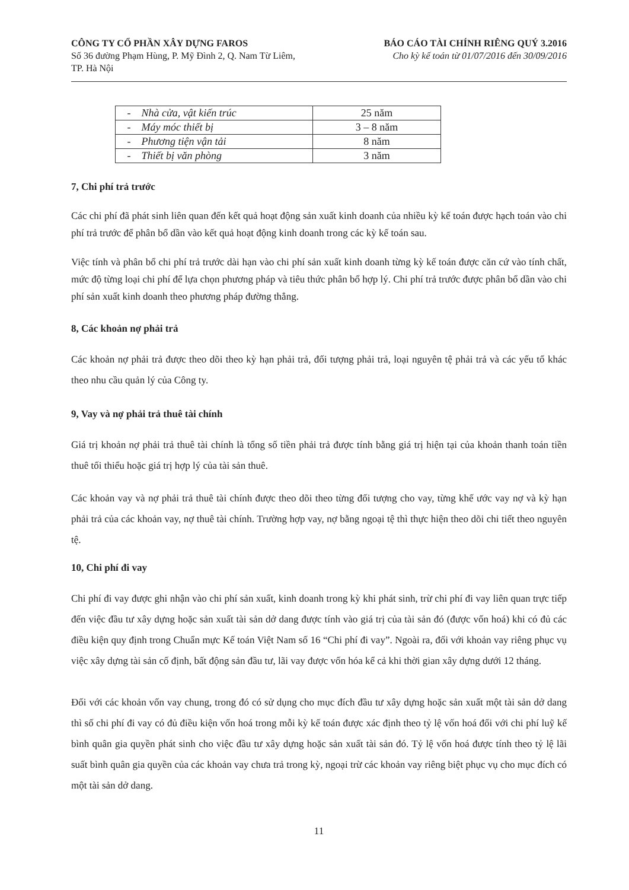CÔNG TY CỔ PHẦN XÂY DỰNG FAROS
Số 36 đường Phạm Hùng, P. Mỹ Đình 2, Q. Nam Từ Liêm,
TP. Hà Nội
BÁO CÁO TÀI CHÍNH RIÊNG QUÝ 3.2016
Cho kỳ kế toán từ 01/07/2016 đến 30/09/2016
| - Nhà cửa, vật kiến trúc | 25 năm |
| - Máy móc thiết bị | 3 – 8 năm |
| - Phương tiện vận tải | 8 năm |
| - Thiết bị văn phòng | 3 năm |
7, Chi phí trả trước
Các chi phí đã phát sinh liên quan đến kết quả hoạt động sản xuất kinh doanh của nhiều kỳ kế toán được hạch toán vào chi phí trả trước để phân bổ dần vào kết quả hoạt động kinh doanh trong các kỳ kế toán sau.
Việc tính và phân bổ chi phí trả trước dài hạn vào chi phí sản xuất kinh doanh từng kỳ kế toán được căn cứ vào tính chất, mức độ từng loại chi phí để lựa chọn phương pháp và tiêu thức phân bổ hợp lý. Chi phí trả trước được phân bổ dần vào chi phí sản xuất kinh doanh theo phương pháp đường thẳng.
8, Các khoản nợ phải trả
Các khoản nợ phải trả được theo dõi theo kỳ hạn phải trả, đối tượng phải trả, loại nguyên tệ phải trả và các yếu tố khác theo nhu cầu quản lý của Công ty.
9, Vay và nợ phải trả thuê tài chính
Giá trị khoản nợ phải trả thuê tài chính là tổng số tiền phải trả được tính bằng giá trị hiện tại của khoản thanh toán tiền thuê tối thiểu hoặc giá trị hợp lý của tài sản thuê.
Các khoản vay và nợ phải trả thuê tài chính được theo dõi theo từng đối tượng cho vay, từng khế ước vay nợ và kỳ hạn phải trả của các khoản vay, nợ thuê tài chính. Trường hợp vay, nợ bằng ngoại tệ thì thực hiện theo dõi chi tiết theo nguyên tệ.
10, Chi phí đi vay
Chi phí đi vay được ghi nhận vào chi phí sản xuất, kinh doanh trong kỳ khi phát sinh, trừ chi phí đi vay liên quan trực tiếp đến việc đầu tư xây dựng hoặc sản xuất tài sản dở dang được tính vào giá trị của tài sản đó (được vốn hoá) khi có đủ các điều kiện quy định trong Chuẩn mực Kế toán Việt Nam số 16 “Chi phí đi vay”. Ngoài ra, đối với khoản vay riêng phục vụ việc xây dựng tài sản cố định, bất động sản đầu tư, lãi vay được vốn hóa kể cả khi thời gian xây dựng dưới 12 tháng.
Đối với các khoản vốn vay chung, trong đó có sử dụng cho mục đích đầu tư xây dựng hoặc sản xuất một tài sản dở dang thì số chi phí đi vay có đủ điều kiện vốn hoá trong mỗi kỳ kế toán được xác định theo tỷ lệ vốn hoá đối với chi phí luỹ kế bình quân gia quyền phát sinh cho việc đầu tư xây dựng hoặc sản xuất tài sản đó. Tỷ lệ vốn hoá được tính theo tỷ lệ lãi suất bình quân gia quyền của các khoản vay chưa trả trong kỳ, ngoại trừ các khoản vay riêng biệt phục vụ cho mục đích có một tài sản dở dang.
11